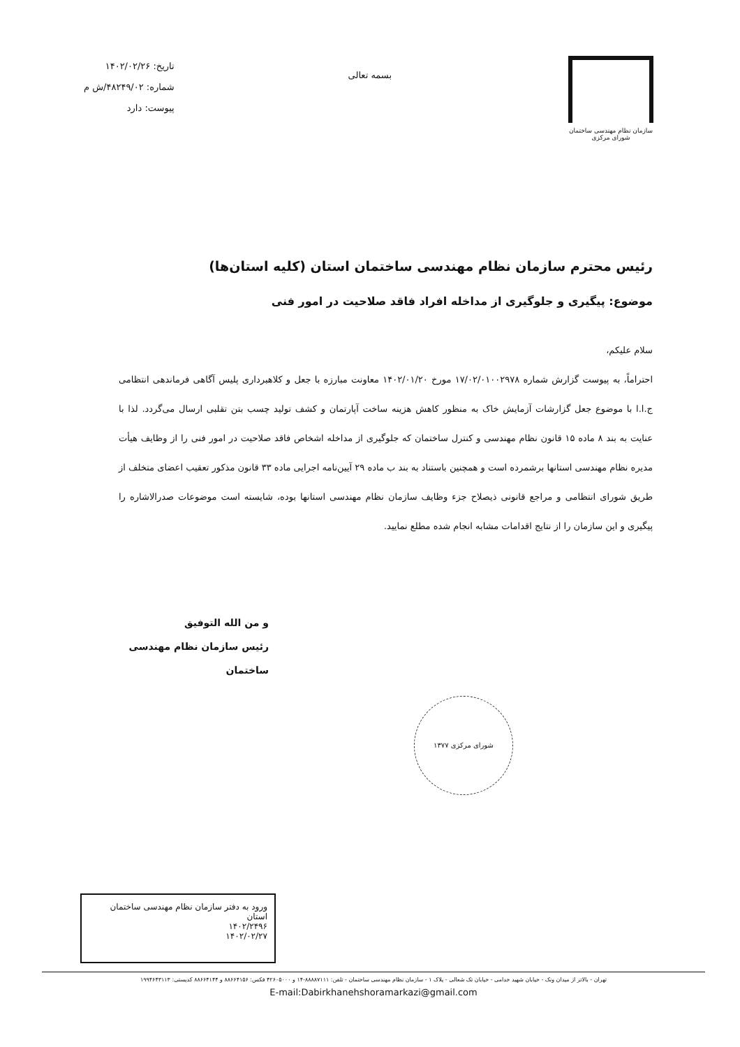سازمان نظام مهندسی ساختمان
شورای مرکزی
بسمه تعالی
تاریخ: ۱۴۰۲/۰۲/۲۶
شماره: ۴۸۲۴۹/۰۲/ش م
پیوست: دارد
رئیس محترم سازمان نظام مهندسی ساختمان استان (کلیه استان‌ها)
موضوع: پیگیری و جلوگیری از مداخله افراد فاقد صلاحیت در امور فنی
سلام علیکم،
احتراماً، به پیوست گزارش شماره ۱۷/۰۲/۰۱۰۰۲۹۷۸ مورخ ۱۴۰۲/۰۱/۲۰ معاونت مبارزه با جعل و کلاهبرداری پلیس آگاهی فرماندهی انتظامی ج.ا.ا با موضوع جعل گزارشات آزمایش خاک به منظور کاهش هزینه ساخت آپارتمان و کشف تولید چسب بتن تقلبی ارسال می‌گردد. لذا با عنایت به بند ۸ ماده ۱۵ قانون نظام مهندسی و کنترل ساختمان که جلوگیری از مداخله اشخاص فاقد صلاحیت در امور فنی را از وظایف هیأت مدیره نظام مهندسی استانها برشمرده است و همچنین باستناد به بند ب ماده ۲۹ آیین‌نامه اجرایی ماده ۳۳ قانون مذکور تعقیب اعضای متخلف از طریق شورای انتظامی و مراجع قانونی ذیصلاح جزء وظایف سازمان نظام مهندسی استانها بوده، شایسته است موضوعات صدرالاشاره را پیگیری و این سازمان را از نتایج اقدامات مشابه انجام شده مطلع نمایید.
و من الله التوفیق
رئیس سازمان نظام مهندسی ساختمان
شورای مرکزی ۱۳۷۷
ورود به دفتر سازمان نظام مهندسی ساختمان استان
۱۴۰۲/۲۴۹۶
۱۴۰۲/۰۲/۲۷
تهران - بالاتر از میدان ونک - خیابان شهید خدامی - خیابان تک شعالی - پلاک ۱ - سازمان نظام مهندسی ساختمان - تلفن: ۸۸۸۸۷۱۱۱-۱۴ و ۴۲۶۰۵۰۰۰ فکس: ۸۸۶۶۴۱۵۶ و ۸۸۶۶۴۱۴۴ کدپستی: ۱۹۹۴۶۴۳۱۱۳
E-mail:Dabirkhanehshoramarkazi@gmail.com